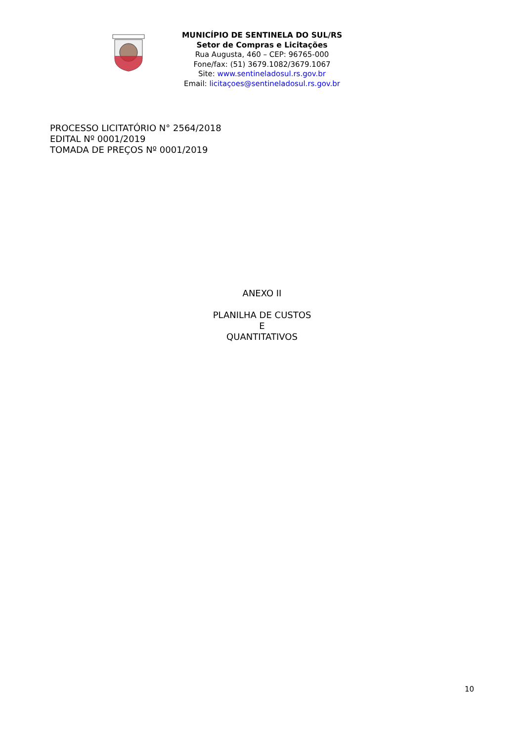MUNICÍPIO DE SENTINELA DO SUL/RS
Setor de Compras e Licitações
Rua Augusta, 460 – CEP: 96765-000
Fone/fax: (51) 3679.1082/3679.1067
Site: www.sentineladosul.rs.gov.br
Email: licitaçoes@sentineladosul.rs.gov.br
PROCESSO LICITATÓRIO N° 2564/2018
EDITAL Nº 0001/2019
TOMADA DE PREÇOS Nº 0001/2019
ANEXO II
PLANILHA DE CUSTOS
E
QUANTITATIVOS
10